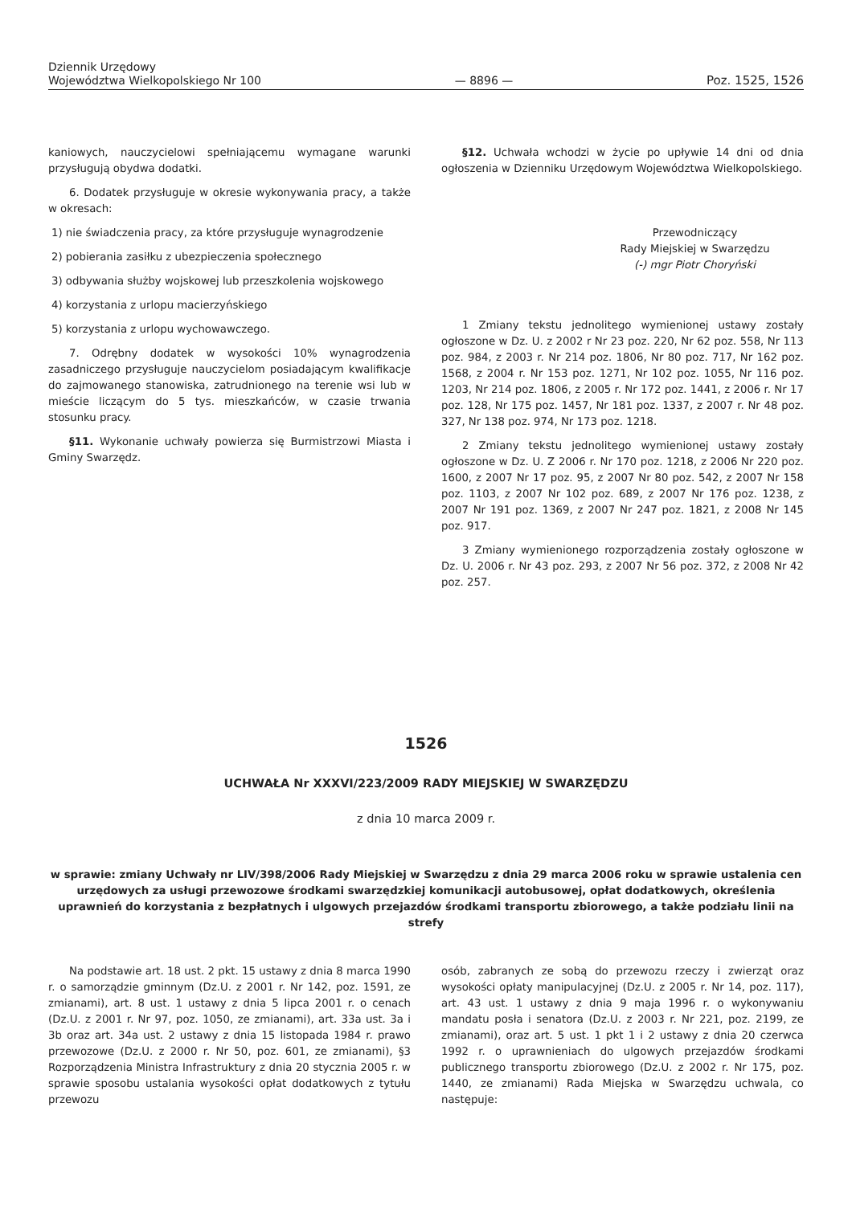Dziennik Urzędowy
Województwa Wielkopolskiego Nr 100
— 8896 —
Poz. 1525, 1526
kaniowych, nauczycielowi spełniającemu wymagane warunki przysługują obydwa dodatki.
6. Dodatek przysługuje w okresie wykonywania pracy, a także w okresach:
1) nie świadczenia pracy, za które przysługuje wynagrodzenie
2) pobierania zasiłku z ubezpieczenia społecznego
3) odbywania służby wojskowej lub przeszkolenia wojskowego
4) korzystania z urlopu macierzyńskiego
5) korzystania z urlopu wychowawczego.
7. Odrębny dodatek w wysokości 10% wynagrodzenia zasadniczego przysługuje nauczycielom posiadającym kwalifikacje do zajmowanego stanowiska, zatrudnionego na terenie wsi lub w mieście liczącym do 5 tys. mieszkańców, w czasie trwania stosunku pracy.
§11. Wykonanie uchwały powierza się Burmistrzowi Miasta i Gminy Swarzędz.
§12. Uchwała wchodzi w życie po upływie 14 dni od dnia ogłoszenia w Dzienniku Urzędowym Województwa Wielkopolskiego.
Przewodniczący
Rady Miejskiej w Swarzędzu
(-) mgr Piotr Choryński
1 Zmiany tekstu jednolitego wymienionej ustawy zostały ogłoszone w Dz. U. z 2002 r Nr 23 poz. 220, Nr 62 poz. 558, Nr 113 poz. 984, z 2003 r. Nr 214 poz. 1806, Nr 80 poz. 717, Nr 162 poz. 1568, z 2004 r. Nr 153 poz. 1271, Nr 102 poz. 1055, Nr 116 poz. 1203, Nr 214 poz. 1806, z 2005 r. Nr 172 poz. 1441, z 2006 r. Nr 17 poz. 128, Nr 175 poz. 1457, Nr 181 poz. 1337, z 2007 r. Nr 48 poz. 327, Nr 138 poz. 974, Nr 173 poz. 1218.
2 Zmiany tekstu jednolitego wymienionej ustawy zostały ogłoszone w Dz. U. Z 2006 r. Nr 170 poz. 1218, z 2006 Nr 220 poz. 1600, z 2007 Nr 17 poz. 95, z 2007 Nr 80 poz. 542, z 2007 Nr 158 poz. 1103, z 2007 Nr 102 poz. 689, z 2007 Nr 176 poz. 1238, z 2007 Nr 191 poz. 1369, z 2007 Nr 247 poz. 1821, z 2008 Nr 145 poz. 917.
3 Zmiany wymienionego rozporządzenia zostały ogłoszone w Dz. U. 2006 r. Nr 43 poz. 293, z 2007 Nr 56 poz. 372, z 2008 Nr 42 poz. 257.
1526
UCHWAŁA Nr XXXVI/223/2009 RADY MIEJSKIEJ W SWARZĘDZU
z dnia 10 marca 2009 r.
w sprawie: zmiany Uchwały nr LIV/398/2006 Rady Miejskiej w Swarzędzu z dnia 29 marca 2006 roku w sprawie ustalenia cen urzędowych za usługi przewozowe środkami swarzędzkiej komunikacji autobusowej, opłat dodatkowych, określenia uprawnień do korzystania z bezpłatnych i ulgowych przejazdów środkami transportu zbiorowego, a także podziału linii na strefy
Na podstawie art. 18 ust. 2 pkt. 15 ustawy z dnia 8 marca 1990 r. o samorządzie gminnym (Dz.U. z 2001 r. Nr 142, poz. 1591, ze zmianami), art. 8 ust. 1 ustawy z dnia 5 lipca 2001 r. o cenach (Dz.U. z 2001 r. Nr 97, poz. 1050, ze zmianami), art. 33a ust. 3a i 3b oraz art. 34a ust. 2 ustawy z dnia 15 listopada 1984 r. prawo przewozowe (Dz.U. z 2000 r. Nr 50, poz. 601, ze zmianami), §3 Rozporządzenia Ministra Infrastruktury z dnia 20 stycznia 2005 r. w sprawie sposobu ustalania wysokości opłat dodatkowych z tytułu przewozu
osób, zabranych ze sobą do przewozu rzeczy i zwierząt oraz wysokości opłaty manipulacyjnej (Dz.U. z 2005 r. Nr 14, poz. 117), art. 43 ust. 1 ustawy z dnia 9 maja 1996 r. o wykonywaniu mandatu posła i senatora (Dz.U. z 2003 r. Nr 221, poz. 2199, ze zmianami), oraz art. 5 ust. 1 pkt 1 i 2 ustawy z dnia 20 czerwca 1992 r. o uprawnieniach do ulgowych przejazdów środkami publicznego transportu zbiorowego (Dz.U. z 2002 r. Nr 175, poz. 1440, ze zmianami) Rada Miejska w Swarzędzu uchwala, co następuje: